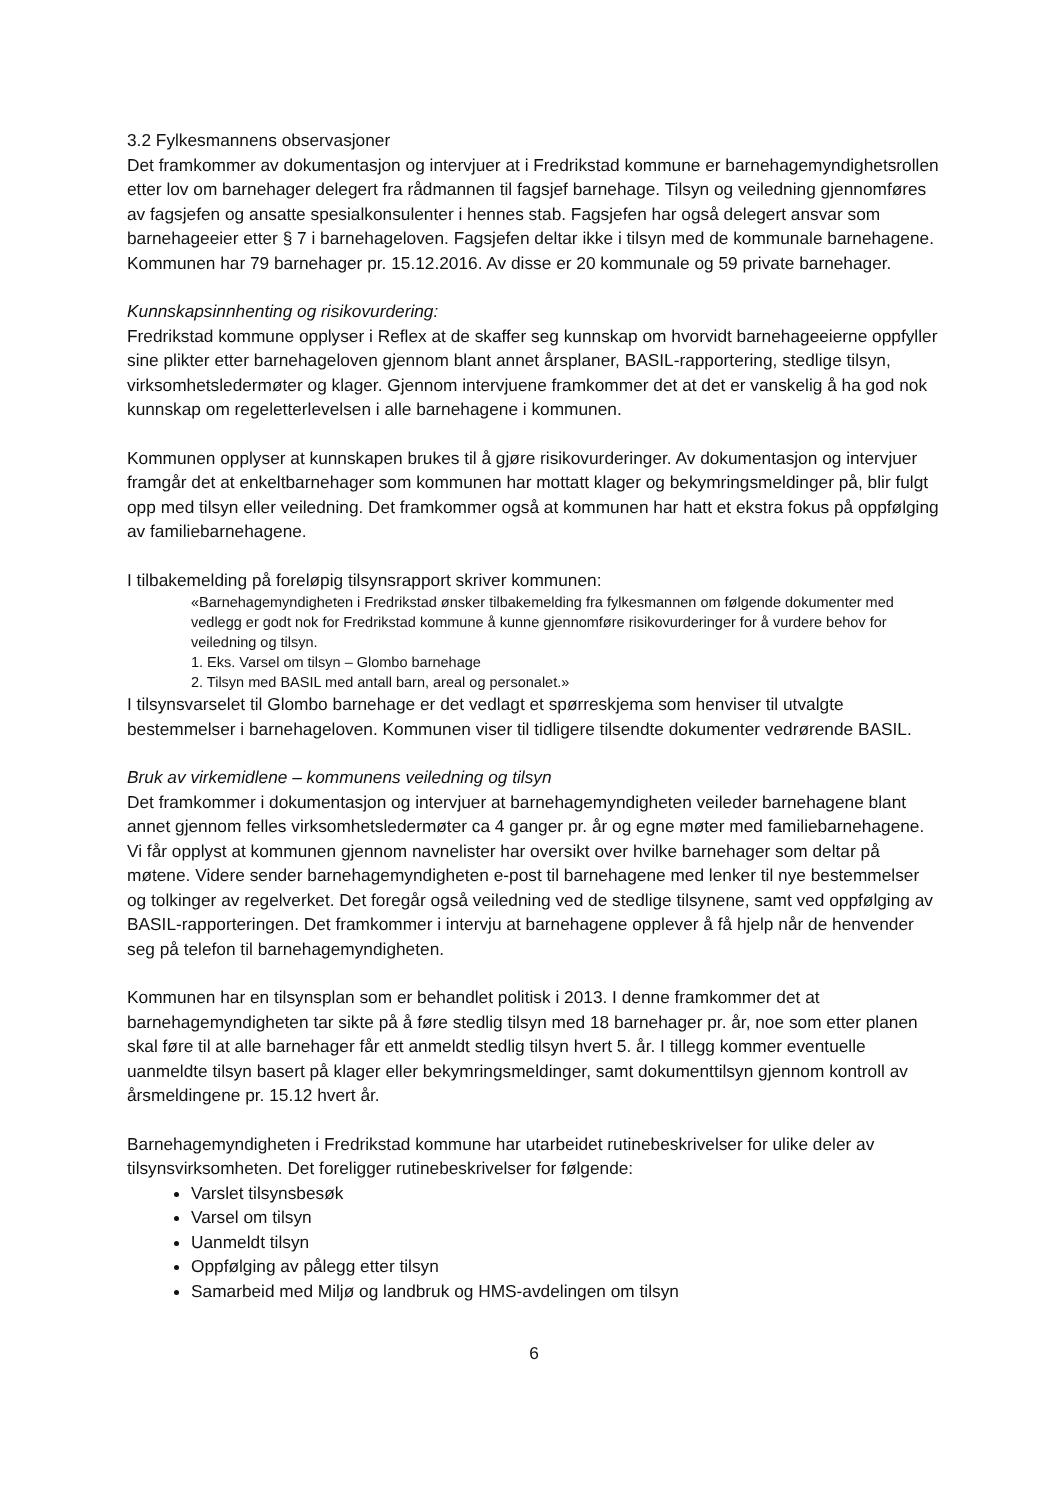3.2 Fylkesmannens observasjoner
Det framkommer av dokumentasjon og intervjuer at i Fredrikstad kommune er barnehagemyndighetsrollen etter lov om barnehager delegert fra rådmannen til fagsjef barnehage. Tilsyn og veiledning gjennomføres av fagsjefen og ansatte spesialkonsulenter i hennes stab. Fagsjefen har også delegert ansvar som barnehageeier etter § 7 i barnehageloven. Fagsjefen deltar ikke i tilsyn med de kommunale barnehagene. Kommunen har 79 barnehager pr. 15.12.2016. Av disse er 20 kommunale og 59 private barnehager.
Kunnskapsinnhenting og risikovurdering:
Fredrikstad kommune opplyser i Reflex at de skaffer seg kunnskap om hvorvidt barnehageeierne oppfyller sine plikter etter barnehageloven gjennom blant annet årsplaner, BASIL-rapportering, stedlige tilsyn, virksomhetsledermøter og klager. Gjennom intervjuene framkommer det at det er vanskelig å ha god nok kunnskap om regeletterlevelsen i alle barnehagene i kommunen.
Kommunen opplyser at kunnskapen brukes til å gjøre risikovurderinger. Av dokumentasjon og intervjuer framgår det at enkeltbarnehager som kommunen har mottatt klager og bekymringsmeldinger på, blir fulgt opp med tilsyn eller veiledning. Det framkommer også at kommunen har hatt et ekstra fokus på oppfølging av familiebarnehagene.
I tilbakemelding på foreløpig tilsynsrapport skriver kommunen:
«Barnehagemyndigheten i Fredrikstad ønsker tilbakemelding fra fylkesmannen om følgende dokumenter med vedlegg er godt nok for Fredrikstad kommune å kunne gjennomføre risikovurderinger for å vurdere behov for veiledning og tilsyn.
1. Eks. Varsel om tilsyn – Glombo barnehage
2. Tilsyn med BASIL med antall barn, areal og personalet.»
I tilsynsvarselet til Glombo barnehage er det vedlagt et spørreskjema som henviser til utvalgte bestemmelser i barnehageloven. Kommunen viser til tidligere tilsendte dokumenter vedrørende BASIL.
Bruk av virkemidlene – kommunens veiledning og tilsyn
Det framkommer i dokumentasjon og intervjuer at barnehagemyndigheten veileder barnehagene blant annet gjennom felles virksomhetsledermøter ca 4 ganger pr. år og egne møter med familiebarnehagene. Vi får opplyst at kommunen gjennom navnelister har oversikt over hvilke barnehager som deltar på møtene. Videre sender barnehagemyndigheten e-post til barnehagene med lenker til nye bestemmelser og tolkinger av regelverket. Det foregår også veiledning ved de stedlige tilsynene, samt ved oppfølging av BASIL-rapporteringen. Det framkommer i intervju at barnehagene opplever å få hjelp når de henvender seg på telefon til barnehagemyndigheten.
Kommunen har en tilsynsplan som er behandlet politisk i 2013. I denne framkommer det at barnehagemyndigheten tar sikte på å føre stedlig tilsyn med 18 barnehager pr. år, noe som etter planen skal føre til at alle barnehager får ett anmeldt stedlig tilsyn hvert 5. år. I tillegg kommer eventuelle uanmeldte tilsyn basert på klager eller bekymringsmeldinger, samt dokumenttilsyn gjennom kontroll av årsmeldingene pr. 15.12 hvert år.
Barnehagemyndigheten i Fredrikstad kommune har utarbeidet rutinebeskrivelser for ulike deler av tilsynsvirksomheten. Det foreligger rutinebeskrivelser for følgende:
Varslet tilsynsbesøk
Varsel om tilsyn
Uanmeldt tilsyn
Oppfølging av pålegg etter tilsyn
Samarbeid med Miljø og landbruk og HMS-avdelingen om tilsyn
6